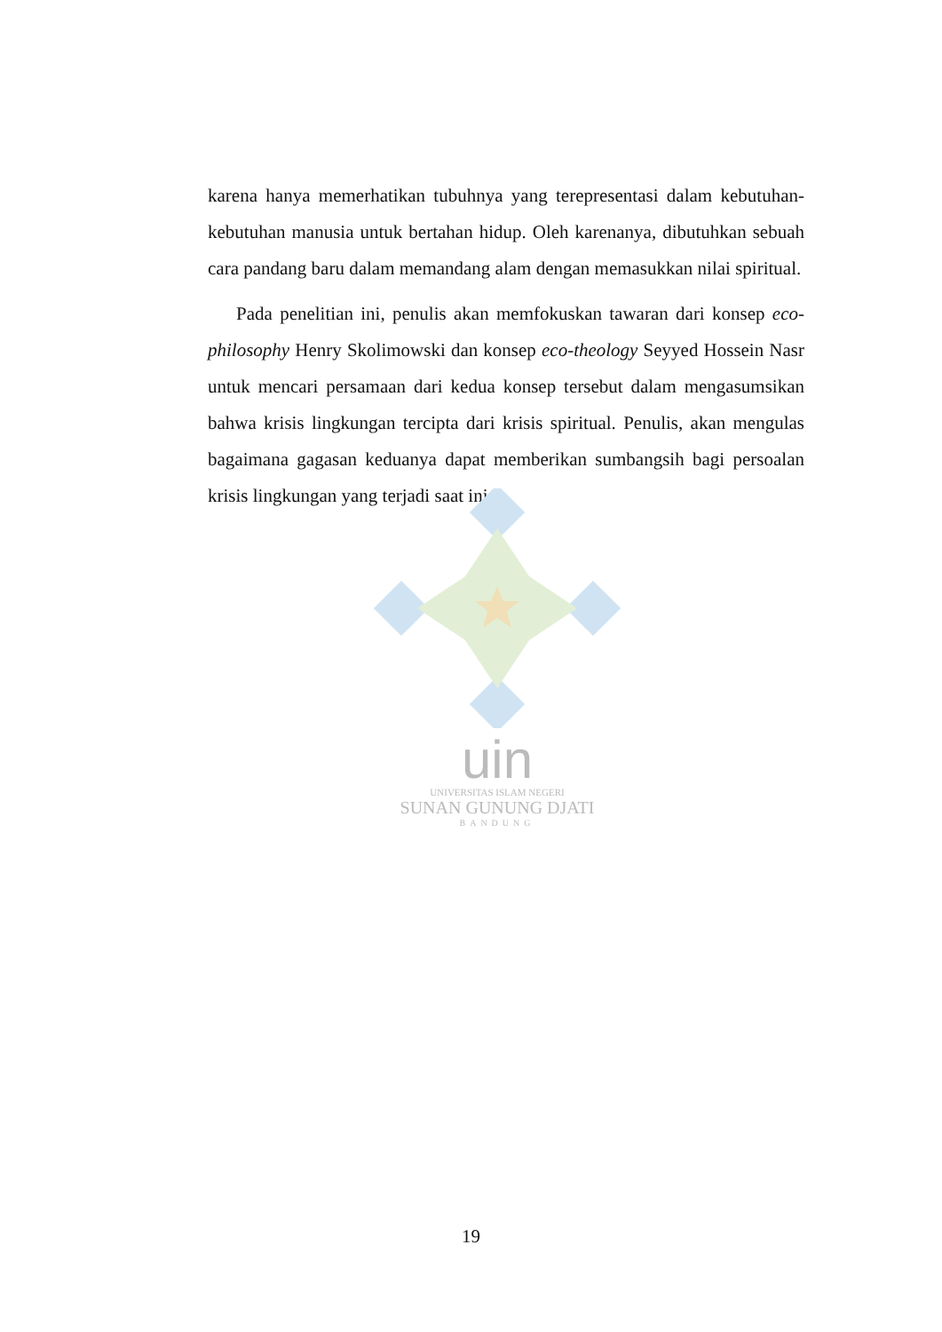karena hanya memerhatikan tubuhnya yang terepresentasi dalam kebutuhan-kebutuhan manusia untuk bertahan hidup. Oleh karenanya, dibutuhkan sebuah cara pandang baru dalam memandang alam dengan memasukkan nilai spiritual.
Pada penelitian ini, penulis akan memfokuskan tawaran dari konsep eco-philosophy Henry Skolimowski dan konsep eco-theology Seyyed Hossein Nasr untuk mencari persamaan dari kedua konsep tersebut dalam mengasumsikan bahwa krisis lingkungan tercipta dari krisis spiritual. Penulis, akan mengulas bagaimana gagasan keduanya dapat memberikan sumbangsih bagi persoalan krisis lingkungan yang terjadi saat ini.
uin
UNIVERSITAS ISLAM NEGERI
SUNAN GUNUNG DJATI
BANDUNG
19